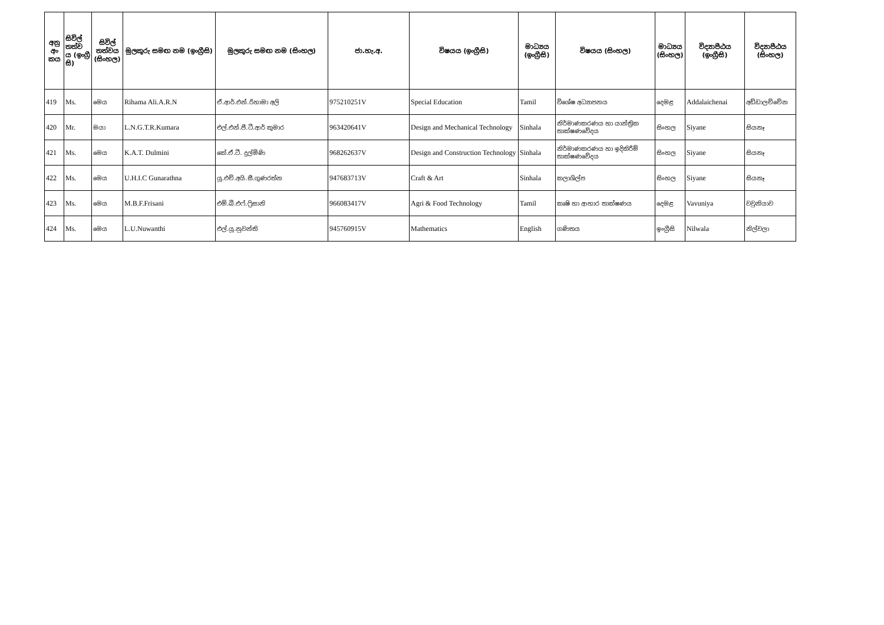| අනු අං කය | සිවිල් තත්ව ය (ඉංග්‍රී සි) | සිවිල් තත්වය (සිංහල) | මුලකුරු සමඟ නම (ඉංග්‍රීසි) | මුලකුරු සමඟ නම (සිංහල) | ජා.හැ.අ. | විෂයය (ඉංග්‍රීසි) | මාධ්‍යය (ඉංග්‍රීසි) | විෂයය (සිංහල) | මාධ්‍යය (සිංහල) | විද්‍යාපීඨය (ඉංග්‍රීසි) | විද්‍යාපීඨය (සිංහල) |
| --- | --- | --- | --- | --- | --- | --- | --- | --- | --- | --- | --- |
| 419 | Ms. | මෙය | Rihama Ali.A.R.N | ඒ.ආර්.එන්.රිහාමා අලි | 975210251V | Special Education | Tamil | විශේෂ අධ්‍යාපනය | දෙමළ | Addalaichenai | අඩ්ඩාලච්චේන |
| 420 | Mr. | මයා | L.N.G.T.R.Kumara | එල්.එන්.ජී.ටී.ආර් කුමාර | 963420641V | Design and Mechanical Technology | Sinhala | නිර්මාණකරණය හා යාන්ත්‍රික තාක්ෂණවේදය | සිංහල | Siyane | සියනෑ |
| 421 | Ms. | මෙය | K.A.T. Dulmini | කේ.ඒ.ටී. දුල්මිණි | 968262637V | Design and Construction Technology | Sinhala | නිර්මාණකරණය හා ඉදිකිරීම් තාක්ෂණවේදය | සිංහල | Siyane | සියනෑ |
| 422 | Ms. | මෙය | U.H.I.C Gunarathna | යූ.එච්.අයි.සී.ගුණරත්න | 947683713V | Craft & Art | Sinhala | කලාශිල්ප | සිංහල | Siyane | සියනෑ |
| 423 | Ms. | මෙය | M.B.F.Frisani | එම්.බී.එෆ්.ෆ්‍රිසානි | 966083417V | Agri & Food Technology | Tamil | කෘෂි හා ආහාර තාක්ෂණය | දෙමළ | Vavuniya | වවුනියාව |
| 424 | Ms. | මෙය | L.U.Nuwanthi | එල්.යූ.නුවන්ති | 945760915V | Mathematics | English | ගණිතය | ඉංග්‍රීසි | Nilwala | නිල්වලා |